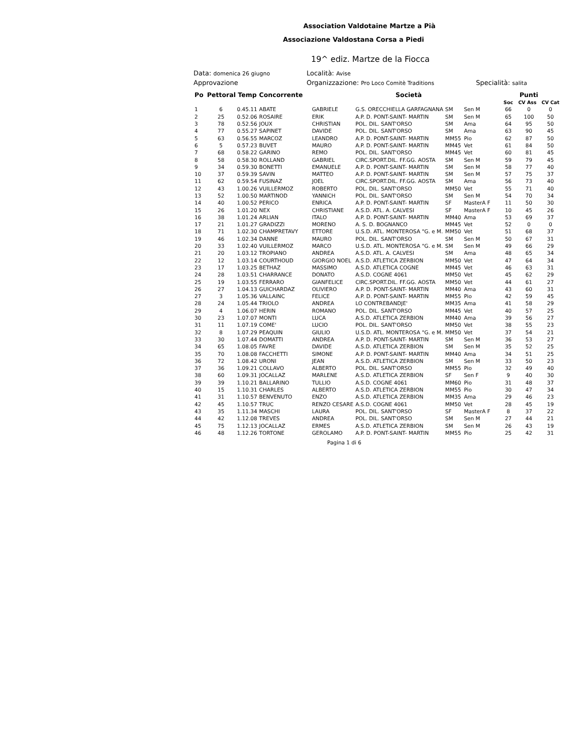Association Valdotaine Martze a Pià
Associazione Valdostana Corsa a Piedi
19^ ediz. Martze de la Fiocca
Data: domenica 26 giugno
Località: Avise
Approvazione
Organizzazione: Pro Loco Comitè Traditions
Specialità: salita
| Po | Pettoral Temp | | Concorrente | | Società | | | | Punti | |
| --- | --- | --- | --- | --- | --- | --- | --- | --- | --- | --- |
| | | | | | | | | Soc | CV Ass | CV Cat |
| 1 | 6 | 0.45.11 | ABATE | GABRIELE | G.S. ORECCHIELLA GARFAGNANA | SM | Sen M | 66 | 0 | 0 |
| 2 | 25 | 0.52.06 | ROSAIRE | ERIK | A.P. D. PONT-SAINT- MARTIN | SM | Sen M | 65 | 100 | 50 |
| 3 | 78 | 0.52.56 | JOUX | CHRISTIAN | POL. DIL. SANT'ORSO | SM | Ama | 64 | 95 | 50 |
| 4 | 77 | 0.55.27 | SAPINET | DAVIDE | POL. DIL. SANT'ORSO | SM | Ama | 63 | 90 | 45 |
| 5 | 63 | 0.56.55 | MARCOZ | LEANDRO | A.P. D. PONT-SAINT- MARTIN | MM55 | Pio | 62 | 87 | 50 |
| 6 | 5 | 0.57.23 | BUVET | MAURO | A.P. D. PONT-SAINT- MARTIN | MM45 | Vet | 61 | 84 | 50 |
| 7 | 68 | 0.58.22 | GARINO | REMO | POL. DIL. SANT'ORSO | MM45 | Vet | 60 | 81 | 45 |
| 8 | 58 | 0.58.30 | ROLLAND | GABRIEL | CIRC.SPORT.DIL. FF.GG. AOSTA | SM | Sen M | 59 | 79 | 45 |
| 9 | 34 | 0.59.30 | BONETTI | EMANUELE | A.P. D. PONT-SAINT- MARTIN | SM | Sen M | 58 | 77 | 40 |
| 10 | 37 | 0.59.39 | SAVIN | MATTEO | A.P. D. PONT-SAINT- MARTIN | SM | Sen M | 57 | 75 | 37 |
| 11 | 62 | 0.59.54 | FUSINAZ | JOEL | CIRC.SPORT.DIL. FF.GG. AOSTA | SM | Ama | 56 | 73 | 40 |
| 12 | 43 | 1.00.26 | VUILLERMOZ | ROBERTO | POL. DIL. SANT'ORSO | MM50 | Vet | 55 | 71 | 40 |
| 13 | 52 | 1.00.50 | MARTINOD | YANNICH | POL. DIL. SANT'ORSO | SM | Sen M | 54 | 70 | 34 |
| 14 | 40 | 1.00.52 | PERICO | ENRICA | A.P. D. PONT-SAINT- MARTIN | SF | MasterA F | 11 | 50 | 30 |
| 15 | 26 | 1.01.20 | NEX | CHRISTIANE | A.S.D. ATL. A. CALVESI | SF | MasterA F | 10 | 45 | 26 |
| 16 | 38 | 1.01.24 | ARLIAN | ITALO | A.P. D. PONT-SAINT- MARTIN | MM40 | Ama | 53 | 69 | 37 |
| 17 | 21 | 1.01.27 | GRADIZZI | MORENO | A. S. D. BOGNANCO | MM45 | Vet | 52 | 0 | 0 |
| 18 | 71 | 1.02.30 | CHAMPRETAVY | ETTORE | U.S.D. ATL. MONTEROSA "G. e M. | MM50 | Vet | 51 | 68 | 37 |
| 19 | 46 | 1.02.34 | DANNE | MAURO | POL. DIL. SANT'ORSO | SM | Sen M | 50 | 67 | 31 |
| 20 | 33 | 1.02.40 | VUILLERMOZ | MARCO | U.S.D. ATL. MONTEROSA "G. e M. | SM | Sen M | 49 | 66 | 29 |
| 21 | 20 | 1.03.12 | TROPIANO | ANDREA | A.S.D. ATL. A. CALVESI | SM | Ama | 48 | 65 | 34 |
| 22 | 12 | 1.03.14 | COURTHOUD | GIORGIO NOEL | A.S.D. ATLETICA ZERBION | MM50 | Vet | 47 | 64 | 34 |
| 23 | 17 | 1.03.25 | BETHAZ | MASSIMO | A.S.D. ATLETICA COGNE | MM45 | Vet | 46 | 63 | 31 |
| 24 | 28 | 1.03.51 | CHARRANCE | DONATO | A.S.D. COGNE 4061 | MM50 | Vet | 45 | 62 | 29 |
| 25 | 19 | 1.03.55 | FERRARO | GIANFELICE | CIRC.SPORT.DIL. FF.GG. AOSTA | MM50 | Vet | 44 | 61 | 27 |
| 26 | 27 | 1.04.13 | GUICHARDAZ | OLIVIERO | A.P. D. PONT-SAINT- MARTIN | MM40 | Ama | 43 | 60 | 31 |
| 27 | 3 | 1.05.36 | VALLAINC | FELICE | A.P. D. PONT-SAINT- MARTIN | MM55 | Pio | 42 | 59 | 45 |
| 28 | 24 | 1.05.44 | TRIOLO | ANDREA | LO CONTREBANDJE' | MM35 | Ama | 41 | 58 | 29 |
| 29 | 4 | 1.06.07 | HERIN | ROMANO | POL. DIL. SANT'ORSO | MM45 | Vet | 40 | 57 | 25 |
| 30 | 23 | 1.07.07 | MONTI | LUCA | A.S.D. ATLETICA ZERBION | MM40 | Ama | 39 | 56 | 27 |
| 31 | 11 | 1.07.19 | COME' | LUCIO | POL. DIL. SANT'ORSO | MM50 | Vet | 38 | 55 | 23 |
| 32 | 8 | 1.07.29 | PEAQUIN | GIULIO | U.S.D. ATL. MONTEROSA "G. e M. | MM50 | Vet | 37 | 54 | 21 |
| 33 | 30 | 1.07.44 | DOMATTI | ANDREA | A.P. D. PONT-SAINT- MARTIN | SM | Sen M | 36 | 53 | 27 |
| 34 | 65 | 1.08.05 | FAVRE | DAVIDE | A.S.D. ATLETICA ZERBION | SM | Sen M | 35 | 52 | 25 |
| 35 | 70 | 1.08.08 | FACCHETTI | SIMONE | A.P. D. PONT-SAINT- MARTIN | MM40 | Ama | 34 | 51 | 25 |
| 36 | 72 | 1.08.42 | URONI | JEAN | A.S.D. ATLETICA ZERBION | SM | Sen M | 33 | 50 | 23 |
| 37 | 36 | 1.09.21 | COLLAVO | ALBERTO | POL. DIL. SANT'ORSO | MM55 | Pio | 32 | 49 | 40 |
| 38 | 60 | 1.09.31 | JOCALLAZ | MARLENE | A.S.D. ATLETICA ZERBION | SF | Sen F | 9 | 40 | 30 |
| 39 | 39 | 1.10.21 | BALLARINO | TULLIO | A.S.D. COGNE 4061 | MM60 | Pio | 31 | 48 | 37 |
| 40 | 15 | 1.10.31 | CHARLES | ALBERTO | A.S.D. ATLETICA ZERBION | MM55 | Pio | 30 | 47 | 34 |
| 41 | 31 | 1.10.57 | BENVENUTO | ENZO | A.S.D. ATLETICA ZERBION | MM35 | Ama | 29 | 46 | 23 |
| 42 | 45 | 1.10.57 | TRUC | RENZO CESARE | A.S.D. COGNE 4061 | MM50 | Vet | 28 | 45 | 19 |
| 43 | 35 | 1.11.34 | MASCHI | LAURA | POL. DIL. SANT'ORSO | SF | MasterA F | 8 | 37 | 22 |
| 44 | 42 | 1.12.08 | TREVES | ANDREA | POL. DIL. SANT'ORSO | SM | Sen M | 27 | 44 | 21 |
| 45 | 75 | 1.12.13 | JOCALLAZ | ERMES | A.S.D. ATLETICA ZERBION | SM | Sen M | 26 | 43 | 19 |
| 46 | 48 | 1.12.26 | TORTONE | GEROLAMO | A.P. D. PONT-SAINT- MARTIN | MM55 | Pio | 25 | 42 | 31 |
Pagina 1 di 6